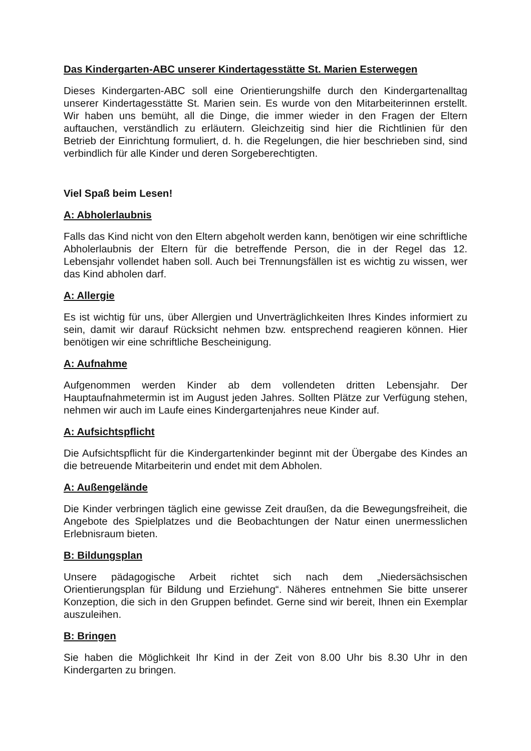Das Kindergarten-ABC unserer Kindertagesstätte St. Marien Esterwegen
Dieses Kindergarten-ABC soll eine Orientierungshilfe durch den Kindergartenalltag unserer Kindertagesstätte St. Marien sein. Es wurde von den Mitarbeiterinnen erstellt. Wir haben uns bemüht, all die Dinge, die immer wieder in den Fragen der Eltern auftauchen, verständlich zu erläutern. Gleichzeitig sind hier die Richtlinien für den Betrieb der Einrichtung formuliert, d. h. die Regelungen, die hier beschrieben sind, sind verbindlich für alle Kinder und deren Sorgeberechtigten.
Viel Spaß beim Lesen!
A: Abholerlaubnis
Falls das Kind nicht von den Eltern abgeholt werden kann, benötigen wir eine schriftliche Abholerlaubnis der Eltern für die betreffende Person, die in der Regel das 12. Lebensjahr vollendet haben soll. Auch bei Trennungsfällen ist es wichtig zu wissen, wer das Kind abholen darf.
A: Allergie
Es ist wichtig für uns, über Allergien und Unverträglichkeiten Ihres Kindes informiert zu sein, damit wir darauf Rücksicht nehmen bzw. entsprechend reagieren können. Hier benötigen wir eine schriftliche Bescheinigung.
A: Aufnahme
Aufgenommen werden Kinder ab dem vollendeten dritten Lebensjahr. Der Hauptaufnahmetermin ist im August jeden Jahres. Sollten Plätze zur Verfügung stehen, nehmen wir auch im Laufe eines Kindergartenjahres neue Kinder auf.
A: Aufsichtspflicht
Die Aufsichtspflicht für die Kindergartenkinder beginnt mit der Übergabe des Kindes an die betreuende Mitarbeiterin und endet mit dem Abholen.
A: Außengelände
Die Kinder verbringen täglich eine gewisse Zeit draußen, da die Bewegungsfreiheit, die Angebote des Spielplatzes und die Beobachtungen der Natur einen unermesslichen Erlebnisraum bieten.
B: Bildungsplan
Unsere pädagogische Arbeit richtet sich nach dem „Niedersächsischen Orientierungsplan für Bildung und Erziehung“. Näheres entnehmen Sie bitte unserer Konzeption, die sich in den Gruppen befindet. Gerne sind wir bereit, Ihnen ein Exemplar auszuleihen.
B: Bringen
Sie haben die Möglichkeit Ihr Kind in der Zeit von 8.00 Uhr bis 8.30 Uhr in den Kindergarten zu bringen.